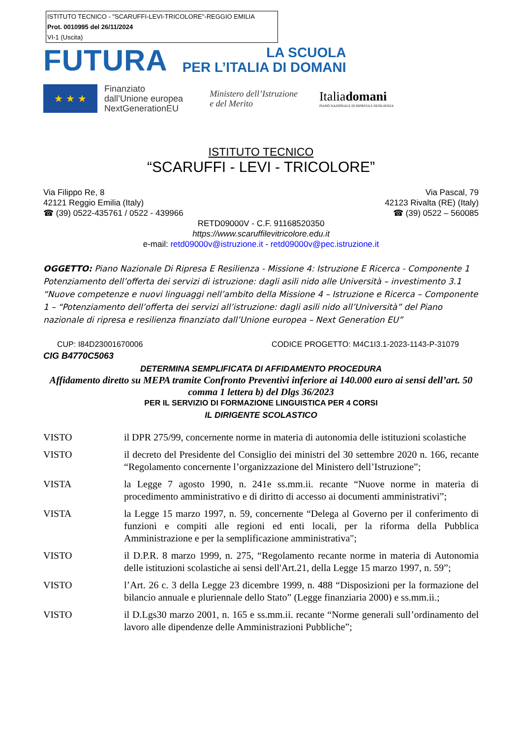ISTITUTO TECNICO - "SCARUFFI-LEVI-TRICOLORE"-REGGIO EMILIA
Prot. 0010995 del 26/11/2024
VI-1 (Uscita)
FUTURA
LA SCUOLA
PER L’ITALIA DI DOMANI
★ ★ ★
Finanziato
dall’Unione europea
NextGenerationEU
Ministero dell’Istruzione
e del Merito
Italiadomani
PIANO NAZIONALE DI RIPRESA E RESILIENZA
ISTITUTO TECNICO
“SCARUFFI - LEVI - TRICOLORE”
Via Filippo Re, 8
42121 Reggio Emilia (Italy)
☎ (39) 0522-435761 / 0522 - 439966
Via Pascal, 79
42123 Rivalta (RE) (Italy)
☎ (39) 0522 – 560085
RETD09000V - C.F. 91168520350
https://www.scaruffilevitricolore.edu.it
e-mail: retd09000v@istruzione.it - retd09000v@pec.istruzione.it
OGGETTO: Piano Nazionale Di Ripresa E Resilienza - Missione 4: Istruzione E Ricerca - Componente 1 Potenziamento dell’offerta dei servizi di istruzione: dagli asili nido alle Università – investimento 3.1 “Nuove competenze e nuovi linguaggi nell’ambito della Missione 4 – Istruzione e Ricerca – Componente 1 – “Potenziamento dell’offerta dei servizi all’istruzione: dagli asili nido all’Università” del Piano nazionale di ripresa e resilienza finanziato dall’Unione europea – Next Generation EU”
CUP: I84D23001670006 CODICE PROGETTO: M4C1I3.1-2023-1143-P-31079
CIG B4770C5063
DETERMINA SEMPLIFICATA DI AFFIDAMENTO PROCEDURA
Affidamento diretto su MEPA tramite Confronto Preventivi inferiore ai 140.000 euro ai sensi dell’art. 50 comma 1 lettera b) del Dlgs 36/2023
PER IL SERVIZIO DI FORMAZIONE LINGUISTICA PER 4 CORSI
IL DIRIGENTE SCOLASTICO
VISTO il DPR 275/99, concernente norme in materia di autonomia delle istituzioni scolastiche
VISTO il decreto del Presidente del Consiglio dei ministri del 30 settembre 2020 n. 166, recante “Regolamento concernente l’organizzazione del Ministero dell’Istruzione”;
VISTA la Legge 7 agosto 1990, n. 241e ss.mm.ii. recante “Nuove norme in materia di procedimento amministrativo e di diritto di accesso ai documenti amministrativi”;
VISTA la Legge 15 marzo 1997, n. 59, concernente “Delega al Governo per il conferimento di funzioni e compiti alle regioni ed enti locali, per la riforma della Pubblica Amministrazione e per la semplificazione amministrativa";
VISTO il D.P.R. 8 marzo 1999, n. 275, “Regolamento recante norme in materia di Autonomia delle istituzioni scolastiche ai sensi dell'Art.21, della Legge 15 marzo 1997, n. 59”;
VISTO l’Art. 26 c. 3 della Legge 23 dicembre 1999, n. 488 “Disposizioni per la formazione del bilancio annuale e pluriennale dello Stato” (Legge finanziaria 2000) e ss.mm.ii.;
VISTO il D.Lgs30 marzo 2001, n. 165 e ss.mm.ii. recante “Norme generali sull’ordinamento del lavoro alle dipendenze delle Amministrazioni Pubbliche”;